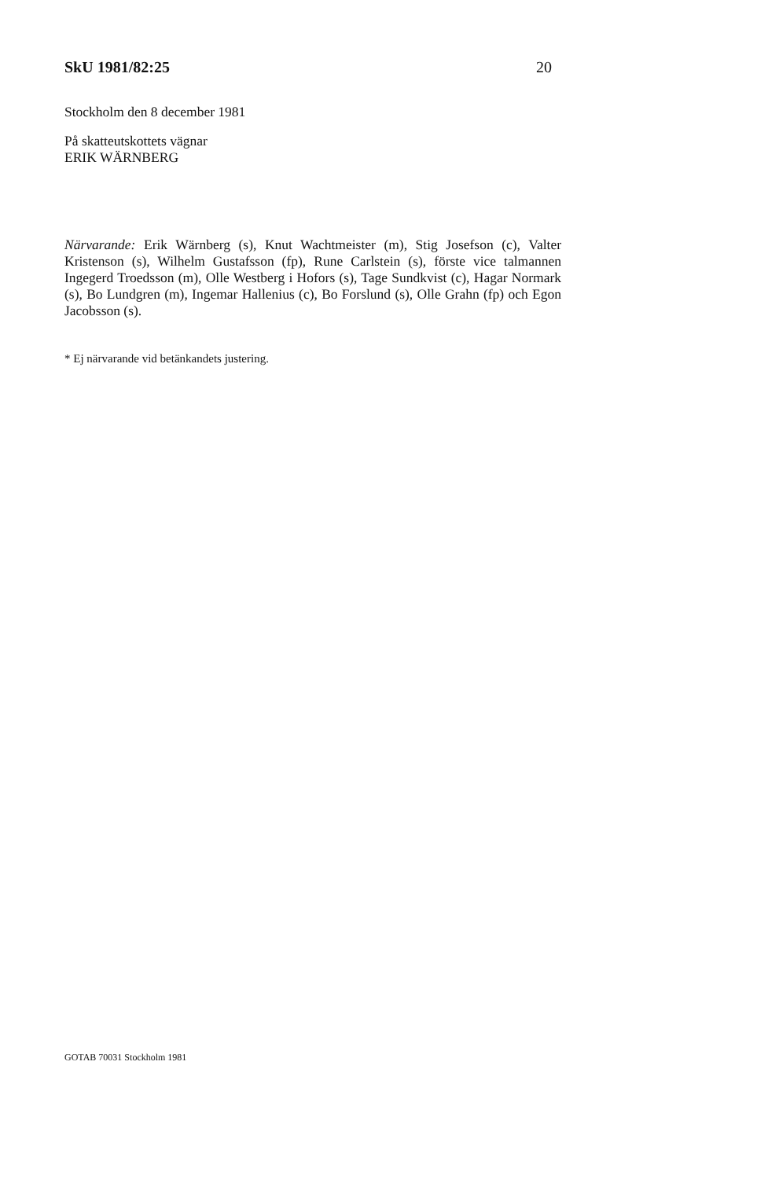SkU 1981/82:25 20
Stockholm den 8 december 1981
På skatteutskottets vägnar
ERIK WÄRNBERG
Närvarande: Erik Wärnberg (s), Knut Wachtmeister (m), Stig Josefson (c), Valter Kristenson (s), Wilhelm Gustafsson (fp), Rune Carlstein (s), förste vice talmannen Ingegerd Troedsson (m), Olle Westberg i Hofors (s), Tage Sundkvist (c), Hagar Normark (s), Bo Lundgren (m), Ingemar Hallenius (c), Bo Forslund (s), Olle Grahn (fp) och Egon Jacobsson (s).
* Ej närvarande vid betänkandets justering.
GOTAB 70031 Stockholm 1981